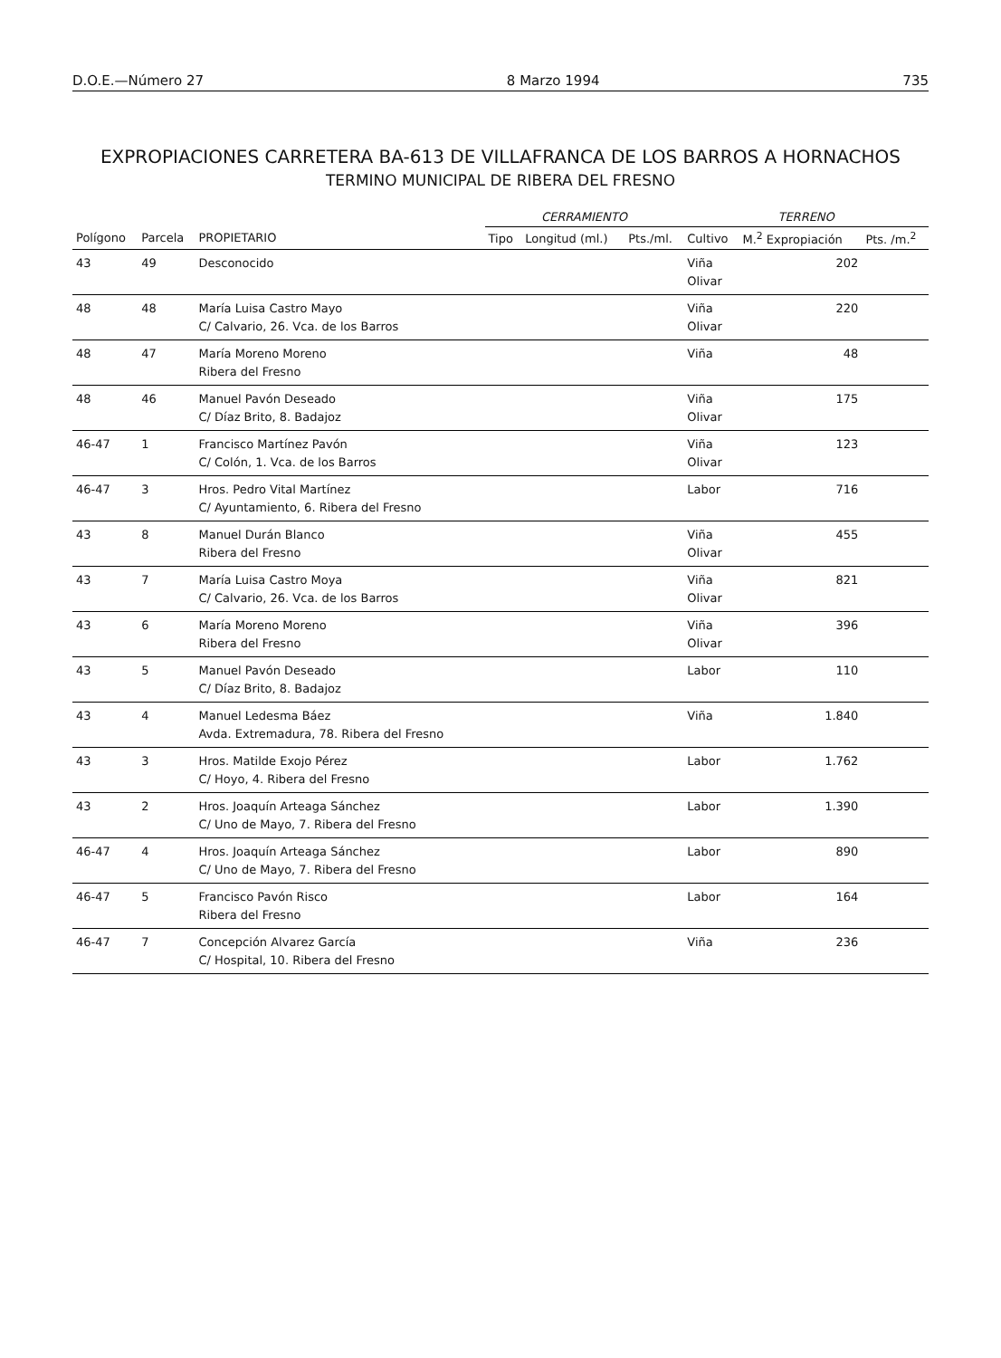D.O.E.—Número 27 8 Marzo 1994 735
EXPROPIACIONES CARRETERA BA-613 DE VILLAFRANCA DE LOS BARROS A HORNACHOS
TERMINO MUNICIPAL DE RIBERA DEL FRESNO
| | | | CERRAMIENTO | | | TERRENO | | |
| --- | --- | --- | --- | --- | --- | --- | --- | --- |
| Polígono | Parcela | PROPIETARIO | Tipo | Longitud (ml.) | Pts./ml. | Cultivo | M.<sup>2</sup> Expropiación | Pts. /m.<sup>2</sup> |
| 43 | 49 | Desconocido | | | | Viña Olivar | 202 | |
| 48 | 48 | María Luisa Castro Mayo C/ Calvario, 26. Vca. de los Barros | | | | Viña Olivar | 220 | |
| 48 | 47 | María Moreno Moreno Ribera del Fresno | | | | Viña | 48 | |
| 48 | 46 | Manuel Pavón Deseado C/ Díaz Brito, 8. Badajoz | | | | Viña Olivar | 175 | |
| 46-47 | 1 | Francisco Martínez Pavón C/ Colón, 1. Vca. de los Barros | | | | Viña Olivar | 123 | |
| 46-47 | 3 | Hros. Pedro Vital Martínez C/ Ayuntamiento, 6. Ribera del Fresno | | | | Labor | 716 | |
| 43 | 8 | Manuel Durán Blanco Ribera del Fresno | | | | Viña Olivar | 455 | |
| 43 | 7 | María Luisa Castro Moya C/ Calvario, 26. Vca. de los Barros | | | | Viña Olivar | 821 | |
| 43 | 6 | María Moreno Moreno Ribera del Fresno | | | | Viña Olivar | 396 | |
| 43 | 5 | Manuel Pavón Deseado C/ Díaz Brito, 8. Badajoz | | | | Labor | 110 | |
| 43 | 4 | Manuel Ledesma Báez Avda. Extremadura, 78. Ribera del Fresno | | | | Viña | 1.840 | |
| 43 | 3 | Hros. Matilde Exojo Pérez C/ Hoyo, 4. Ribera del Fresno | | | | Labor | 1.762 | |
| 43 | 2 | Hros. Joaquín Arteaga Sánchez C/ Uno de Mayo, 7. Ribera del Fresno | | | | Labor | 1.390 | |
| 46-47 | 4 | Hros. Joaquín Arteaga Sánchez C/ Uno de Mayo, 7. Ribera del Fresno | | | | Labor | 890 | |
| 46-47 | 5 | Francisco Pavón Risco Ribera del Fresno | | | | Labor | 164 | |
| 46-47 | 7 | Concepción Alvarez García C/ Hospital, 10. Ribera del Fresno | | | | Viña | 236 | |